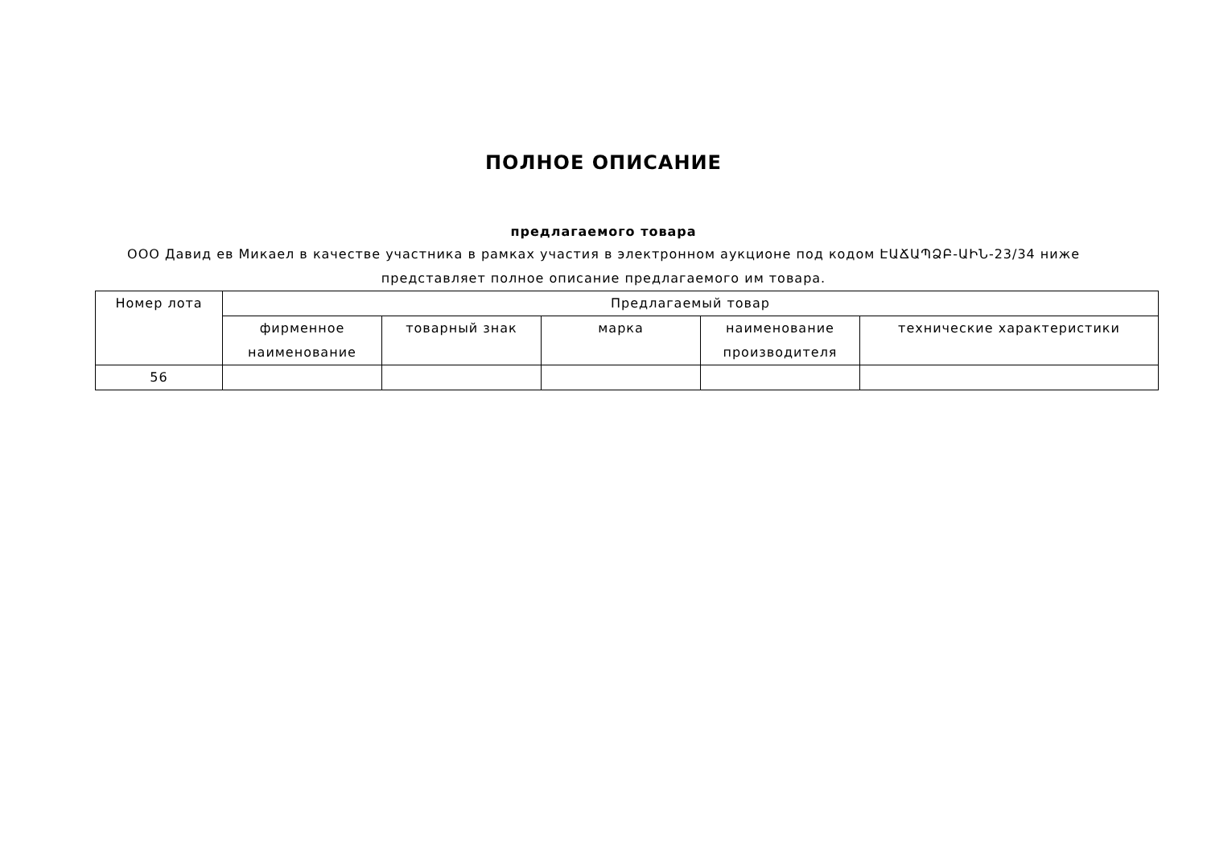ПОЛНОЕ ОПИСАНИЕ
предлагаемого товара
ООО Давид ев Микаел в качестве участника в рамках участия в электронном аукционе под кодом ԷԱՃԱՊՁԲ-ԱԻՆ-23/34 ниже представляет полное описание предлагаемого им товара.
| Номер лота | Предлагаемый товар | | | | |
| --- | --- | --- | --- | --- | --- |
| | фирменное наименование | товарный знак | марка | наименование производителя | технические характеристики |
| 56 | | | | | |